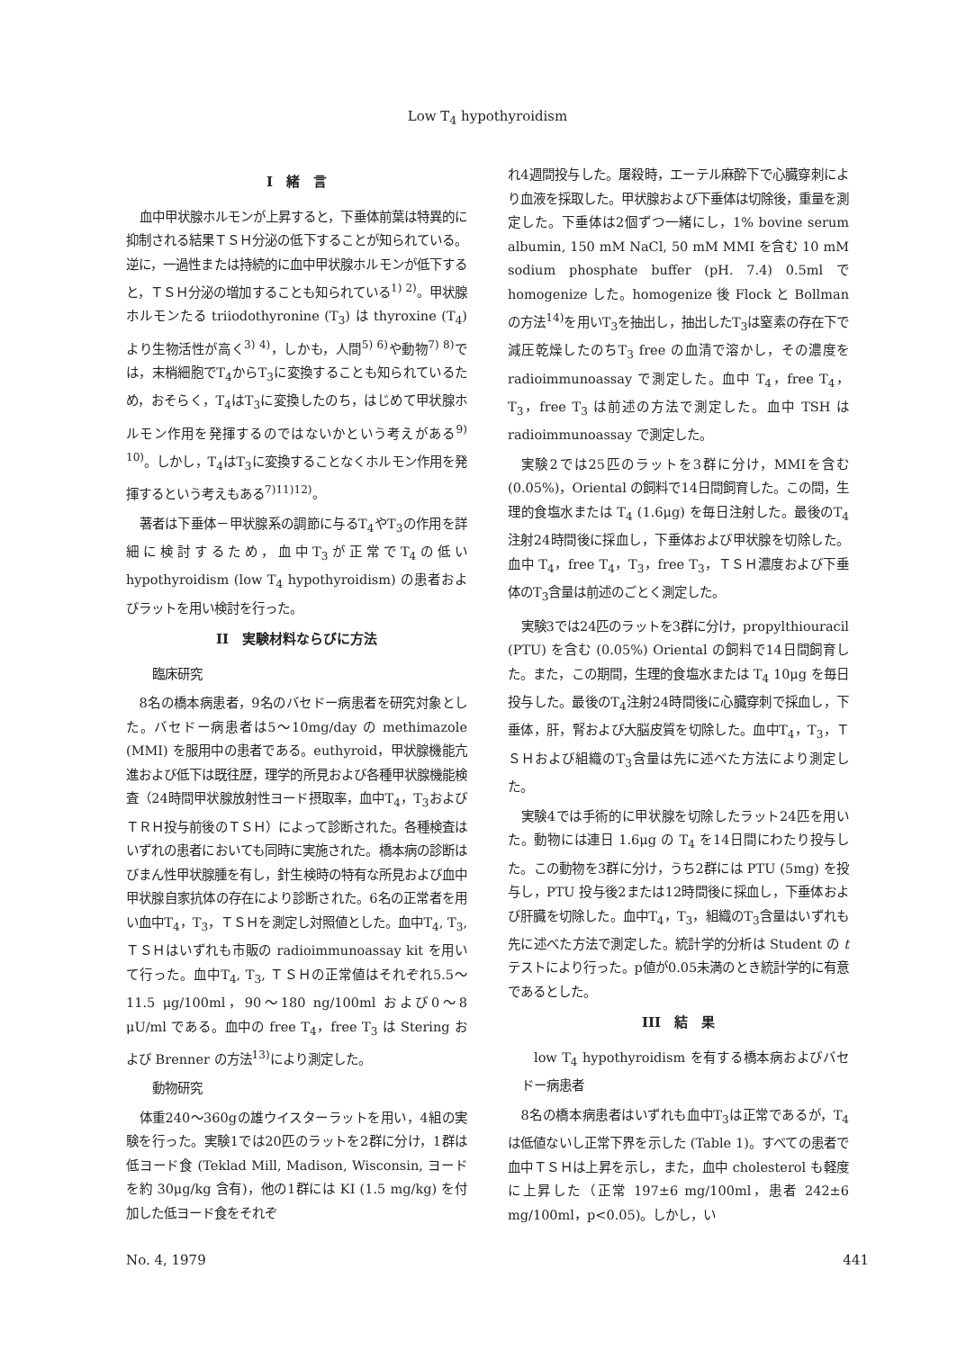Low T<sub>4</sub> hypothyroidism
I　緒　言
血中甲状腺ホルモンが上昇すると，下垂体前葉は特異的に抑制される結果ＴＳＨ分泌の低下することが知られている。逆に，一過性または持続的に血中甲状腺ホルモンが低下すると，ＴＳＨ分泌の増加することも知られている<sup>1) 2)</sup>。甲状腺ホルモンたる triiodothyronine (T<sub>3</sub>) は thyroxine (T<sub>4</sub>) より生物活性が高く<sup>3) 4)</sup>，しかも，人間<sup>5) 6)</sup>や動物<sup>7) 8)</sup>では，末梢細胞でT<sub>4</sub>からT<sub>3</sub>に変換することも知られているため，おそらく，T<sub>4</sub>はT<sub>3</sub>に変換したのち，はじめて甲状腺ホルモン作用を発揮するのではないかという考えがある<sup>9) 10)</sup>。しかし，T<sub>4</sub>はT<sub>3</sub>に変換することなくホルモン作用を発揮するという考えもある<sup>7)11)12)</sup>。
著者は下垂体－甲状腺系の調節に与るT<sub>4</sub>やT<sub>3</sub>の作用を詳細に検討するため，血中T<sub>3</sub>が正常でT<sub>4</sub>の低い hypothyroidism (low T<sub>4</sub> hypothyroidism) の患者およびラットを用い検討を行った。
II　実験材料ならびに方法
臨床研究
8名の橋本病患者，9名のバセドー病患者を研究対象とした。バセドー病患者は5～10mg/day の methimazole (MMI) を服用中の患者である。euthyroid，甲状腺機能亢進および低下は既往歴，理学的所見および各種甲状腺機能検査（24時間甲状腺放射性ヨード摂取率，血中T<sub>4</sub>，T<sub>3</sub>およびＴＲＨ投与前後のＴＳＨ）によって診断された。各種検査はいずれの患者においても同時に実施された。橋本病の診断はびまん性甲状腺腫を有し，針生検時の特有な所見および血中甲状腺自家抗体の存在により診断された。6名の正常者を用い血中T<sub>4</sub>，T<sub>3</sub>，ＴＳＨを測定し対照値とした。血中T<sub>4</sub>, T<sub>3</sub>, ＴＳＨはいずれも市販の radioimmunoassay kit を用いて行った。血中T<sub>4</sub>, T<sub>3</sub>, ＴＳＨの正常値はそれぞれ5.5～11.5 μg/100ml，90～180 ng/100ml および0～8 μU/ml である。血中の free T<sub>4</sub>，free T<sub>3</sub> は Stering および Brenner の方法<sup>13)</sup>により測定した。
動物研究
体重240～360gの雄ウイスターラットを用い，4組の実験を行った。実験1では20匹のラットを2群に分け，1群は低ヨード食 (Teklad Mill, Madison, Wisconsin, ヨードを約 30μg/kg 含有)，他の1群には KI (1.5 mg/kg) を付加した低ヨード食をそれぞ
れ4週間投与した。屠殺時，エーテル麻酔下で心臓穿刺により血液を採取した。甲状腺および下垂体は切除後，重量を測定した。下垂体は2個ずつ一緒にし，1% bovine serum albumin, 150 mM NaCl, 50 mM MMI を含む 10 mM sodium phosphate buffer (pH. 7.4) 0.5ml で homogenize した。homogenize 後 Flock と Bollman の方法<sup>14)</sup>を用いT<sub>3</sub>を抽出し，抽出したT<sub>3</sub>は窒素の存在下で減圧乾燥したのちT<sub>3</sub> free の血清で溶かし，その濃度を radioimmunoassay で測定した。血中 T<sub>4</sub>，free T<sub>4</sub>，T<sub>3</sub>，free T<sub>3</sub> は前述の方法で測定した。血中 TSH は radioimmunoassay で測定した。
実験2では25匹のラットを3群に分け，MMIを含む (0.05%)，Oriental の飼料で14日間飼育した。この間，生理的食塩水または T<sub>4</sub> (1.6μg) を毎日注射した。最後のT<sub>4</sub>注射24時間後に採血し，下垂体および甲状腺を切除した。血中 T<sub>4</sub>，free T<sub>4</sub>，T<sub>3</sub>，free T<sub>3</sub>，ＴＳＨ濃度および下垂体のT<sub>3</sub>含量は前述のごとく測定した。
実験3では24匹のラットを3群に分け，propylthiouracil (PTU) を含む (0.05%) Oriental の飼料で14日間飼育した。また，この期間，生理的食塩水または T<sub>4</sub> 10μg を毎日投与した。最後のT<sub>4</sub>注射24時間後に心臓穿刺で採血し，下垂体，肝，腎および大脳皮質を切除した。血中T<sub>4</sub>，T<sub>3</sub>，ＴＳＨおよび組織のT<sub>3</sub>含量は先に述べた方法により測定した。
実験4では手術的に甲状腺を切除したラット24匹を用いた。動物には連日 1.6μg の T<sub>4</sub> を14日間にわたり投与した。この動物を3群に分け，うち2群には PTU (5mg) を投与し，PTU 投与後2または12時間後に採血し，下垂体および肝臓を切除した。血中T<sub>4</sub>，T<sub>3</sub>，組織のT<sub>3</sub>含量はいずれも先に述べた方法で測定した。統計学的分析は Student の t テストにより行った。p値が0.05未満のとき統計学的に有意であるとした。
III　結　果
low T<sub>4</sub> hypothyroidism を有する橋本病およびバセドー病患者
8名の橋本病患者はいずれも血中T<sub>3</sub>は正常であるが，T<sub>4</sub>は低値ないし正常下界を示した (Table 1)。すべての患者で血中ＴＳＨは上昇を示し，また，血中 cholesterol も軽度に上昇した（正常 197±6 mg/100ml，患者 242±6 mg/100ml，p<0.05)。しかし，い
No. 4, 1979 441